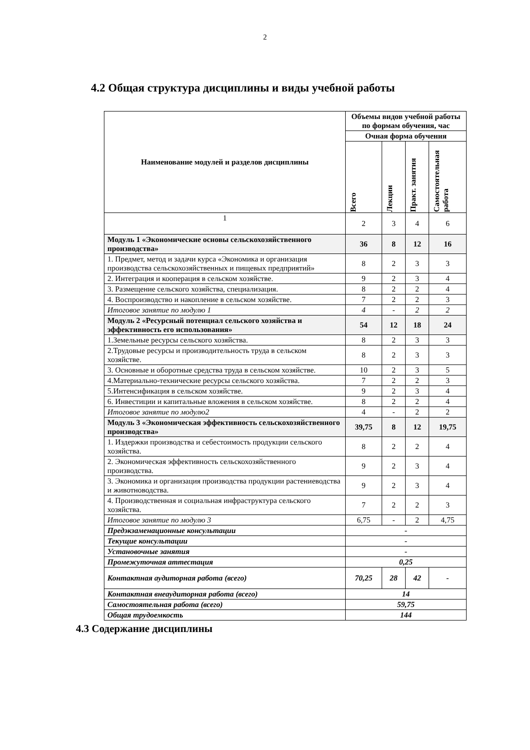2
4.2 Общая структура дисциплины и виды учебной работы
| Наименование модулей и разделов дисциплины | Объемы видов учебной работы по формам обучения, час | | | |
| --- | --- | --- | --- | --- |
| | Очная форма обучения | | | |
| | Всего | Лекции | Практ. занятия | Самостоятельная работа |
| 1 | 2 | 3 | 4 | 6 |
| Модуль 1 «Экономические основы сельскохозяйственного производства» | 36 | 8 | 12 | 16 |
| 1. Предмет, метод и задачи курса «Экономика и организация производства сельскохозяйственных и пищевых предприятий» | 8 | 2 | 3 | 3 |
| 2. Интеграция и кооперация в сельском хозяйстве. | 9 | 2 | 3 | 4 |
| 3. Размещение сельского хозяйства, специализация. | 8 | 2 | 2 | 4 |
| 4. Воспроизводство и накопление в сельском хозяйстве. | 7 | 2 | 2 | 3 |
| Итоговое занятие по модулю 1 | 4 | - | 2 | 2 |
| Модуль 2 «Ресурсный потенциал сельского хозяйства и эффективность его использования» | 54 | 12 | 18 | 24 |
| 1.Земельные ресурсы сельского хозяйства. | 8 | 2 | 3 | 3 |
| 2.Трудовые ресурсы и производительность труда в сельском хозяйстве. | 8 | 2 | 3 | 3 |
| 3. Основные и оборотные средства труда в сельском хозяйстве. | 10 | 2 | 3 | 5 |
| 4.Материально-технические ресурсы сельского хозяйства. | 7 | 2 | 2 | 3 |
| 5.Интенсификация в сельском хозяйстве. | 9 | 2 | 3 | 4 |
| 6. Инвестиции и капитальные вложения в сельском хозяйстве. | 8 | 2 | 2 | 4 |
| Итоговое занятие по модулю2 | 4 | - | 2 | 2 |
| Модуль 3 «Экономическая эффективность сельскохозяйственного производства» | 39,75 | 8 | 12 | 19,75 |
| 1. Издержки производства и себестоимость продукции сельского хозяйства. | 8 | 2 | 2 | 4 |
| 2. Экономическая эффективность сельскохозяйственного производства. | 9 | 2 | 3 | 4 |
| 3. Экономика и организация производства продукции растениеводства и животноводства. | 9 | 2 | 3 | 4 |
| 4. Производственная и социальная инфраструктура сельского хозяйства. | 7 | 2 | 2 | 3 |
| Итоговое занятие по модулю 3 | 6,75 | - | 2 | 4,75 |
| Предэкзаменационные консультации | - | | | |
| Текущие консультации | - | | | |
| Установочные занятия | - | | | |
| Промежуточная аттестация | 0,25 | | | |
| Контактная аудиторная работа (всего) | 70,25 | 28 | 42 | - |
| Контактная внеаудиторная работа (всего) | 14 | | | |
| Самостоятельная работа (всего) | 59,75 | | | |
| Общая трудоемкость | 144 | | | |
4.3 Содержание дисциплины